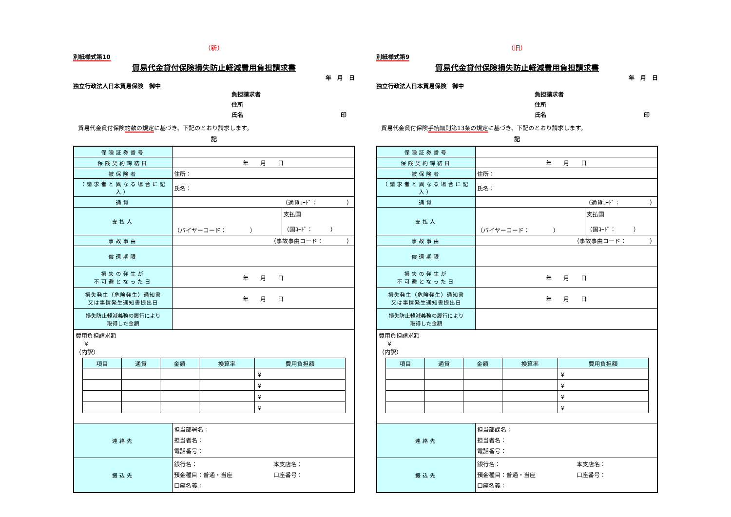（新）
別紙様式第10
貿易代金貸付保険損失防止軽減費用負担請求書
年　月　日
独立行政法人日本貿易保険　御中
負担請求者
住所
氏名 印
貿易代金貸付保険約款の規定に基づき、下記のとおり請求します。
記
| 保険証券番号 | | |
| 保険契約締結日 | 年 月 日 | |
| 被保険者 | 住所： | |
| （請求者と異なる場合に記入） | 氏名： | |
| 通貨 | （通貨ｺｰﾄﾞ： ） | |
| 支払人 | （バイヤーコード： ） | 支払国 （国ｺｰﾄﾞ： ） |
| 事故事由 | （事故事由コード： ） | |
| 償還期限 | | |
| 損失の発生が 不可避となった日 | 年 月 日 | |
| 損失発生（危険発生）通知書 又は事情発生通知書提出日 | 年 月 日 | |
| 損失防止軽減義務の履行により 取得した金額 | | |
| 費用負担請求額 ￥ （内訳） / 項目 / 通貨 / 金額 / 換算率 / 費用負担額 / / --- / --- / --- / --- / --- / / / / / / ￥ / / / / / / ￥ / / / / / / ￥ / / / / / / ￥ / | | |
| 連絡先 | 担当部署名： 担当者名： 電話番号： | |
| 振込先 | 銀行名： 本支店名： 預金種目：普通・当座 口座番号： 口座名義： | |
（旧）
別紙様式第9
貿易代金貸付保険損失防止軽減費用負担請求書
年　月　日
独立行政法人日本貿易保険　御中
負担請求者
住所
氏名 印
貿易代金貸付保険手続細則第13条の規定に基づき、下記のとおり請求します。
記
| 保険証券番号 | | |
| 保険契約締結日 | 年 月 日 | |
| 被保険者 | 住所： | |
| （請求者と異なる場合に記入） | 氏名： | |
| 通貨 | （通貨ｺｰﾄﾞ： ） | |
| 支払人 | （バイヤーコード： ） | 支払国 （国ｺｰﾄﾞ： ） |
| 事故事由 | （事故事由コード： ） | |
| 償還期限 | | |
| 損失の発生が 不可避となった日 | 年 月 日 | |
| 損失発生（危険発生）通知書 又は事情発生通知書提出日 | 年 月 日 | |
| 損失防止軽減義務の履行により 取得した金額 | | |
| 費用負担請求額 ￥ （内訳） / 項目 / 通貨 / 金額 / 換算率 / 費用負担額 / / --- / --- / --- / --- / --- / / / / / / ￥ / / / / / / ￥ / / / / / / ￥ / / / / / / ￥ / | | |
| 連絡先 | 担当部課名： 担当者名： 電話番号： | |
| 振込先 | 銀行名： 本支店名： 預金種目：普通・当座 口座番号： 口座名義： | |